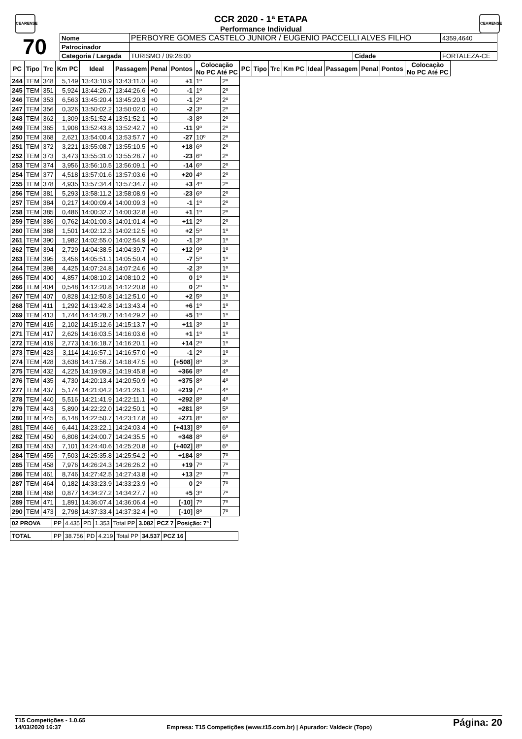CEARENSE
CEARENSE
CCR 2020 - 1ª ETAPA
Performance Individual
| 70 | Nome | PERBOYRE GOMES CASTELO JUNIOR / EUGENIO PACCELLI ALVES FILHO | | | | 4359,4640 |
| | Patrocinador | | | | | |
| | Categoria / Largada | | TURISMO / 09:28:00 | Cidade | FORTALEZA-CE | |
| PC | Tipo | Trc | Km PC | Ideal | Passagem | Penal | Pontos | Colocação No PC Até PC | | PC | Tipo | Trc | Km PC | Ideal | Passagem | Penal | Pontos | Colocação No PC Até PC |
| --- | --- | --- | --- | --- | --- | --- | --- | --- | --- | --- | --- | --- | --- | --- | --- | --- | --- | --- |
| 244 | TEM | 348 | 5,149 | 13:43:10.9 | 13:43:11.0 | +0 | +1 | 1º | 2º | | | | | | | | | |
| 245 | TEM | 351 | 5,924 | 13:44:26.7 | 13:44:26.6 | +0 | -1 | 1º | 2º | | | | | | | | | |
| 246 | TEM | 353 | 6,563 | 13:45:20.4 | 13:45:20.3 | +0 | -1 | 2º | 2º | | | | | | | | | |
| 247 | TEM | 356 | 0,326 | 13:50:02.2 | 13:50:02.0 | +0 | -2 | 3º | 2º | | | | | | | | | |
| 248 | TEM | 362 | 1,309 | 13:51:52.4 | 13:51:52.1 | +0 | -3 | 8º | 2º | | | | | | | | | |
| 249 | TEM | 365 | 1,908 | 13:52:43.8 | 13:52:42.7 | +0 | -11 | 9º | 2º | | | | | | | | | |
| 250 | TEM | 368 | 2,621 | 13:54:00.4 | 13:53:57.7 | +0 | -27 | 10º | 2º | | | | | | | | | |
| 251 | TEM | 372 | 3,221 | 13:55:08.7 | 13:55:10.5 | +0 | +18 | 6º | 2º | | | | | | | | | |
| 252 | TEM | 373 | 3,473 | 13:55:31.0 | 13:55:28.7 | +0 | -23 | 6º | 2º | | | | | | | | | |
| 253 | TEM | 374 | 3,956 | 13:56:10.5 | 13:56:09.1 | +0 | -14 | 6º | 2º | | | | | | | | | |
| 254 | TEM | 377 | 4,518 | 13:57:01.6 | 13:57:03.6 | +0 | +20 | 4º | 2º | | | | | | | | | |
| 255 | TEM | 378 | 4,935 | 13:57:34.4 | 13:57:34.7 | +0 | +3 | 4º | 2º | | | | | | | | | |
| 256 | TEM | 381 | 5,293 | 13:58:11.2 | 13:58:08.9 | +0 | -23 | 6º | 2º | | | | | | | | | |
| 257 | TEM | 384 | 0,217 | 14:00:09.4 | 14:00:09.3 | +0 | -1 | 1º | 2º | | | | | | | | | |
| 258 | TEM | 385 | 0,486 | 14:00:32.7 | 14:00:32.8 | +0 | +1 | 1º | 2º | | | | | | | | | |
| 259 | TEM | 386 | 0,762 | 14:01:00.3 | 14:01:01.4 | +0 | +11 | 2º | 2º | | | | | | | | | |
| 260 | TEM | 388 | 1,501 | 14:02:12.3 | 14:02:12.5 | +0 | +2 | 5º | 1º | | | | | | | | | |
| 261 | TEM | 390 | 1,982 | 14:02:55.0 | 14:02:54.9 | +0 | -1 | 3º | 1º | | | | | | | | | |
| 262 | TEM | 394 | 2,729 | 14:04:38.5 | 14:04:39.7 | +0 | +12 | 9º | 1º | | | | | | | | | |
| 263 | TEM | 395 | 3,456 | 14:05:51.1 | 14:05:50.4 | +0 | -7 | 5º | 1º | | | | | | | | | |
| 264 | TEM | 398 | 4,425 | 14:07:24.8 | 14:07:24.6 | +0 | -2 | 3º | 1º | | | | | | | | | |
| 265 | TEM | 400 | 4,857 | 14:08:10.2 | 14:08:10.2 | +0 | 0 | 1º | 1º | | | | | | | | | |
| 266 | TEM | 404 | 0,548 | 14:12:20.8 | 14:12:20.8 | +0 | 0 | 2º | 1º | | | | | | | | | |
| 267 | TEM | 407 | 0,828 | 14:12:50.8 | 14:12:51.0 | +0 | +2 | 5º | 1º | | | | | | | | | |
| 268 | TEM | 411 | 1,292 | 14:13:42.8 | 14:13:43.4 | +0 | +6 | 1º | 1º | | | | | | | | | |
| 269 | TEM | 413 | 1,744 | 14:14:28.7 | 14:14:29.2 | +0 | +5 | 1º | 1º | | | | | | | | | |
| 270 | TEM | 415 | 2,102 | 14:15:12.6 | 14:15:13.7 | +0 | +11 | 3º | 1º | | | | | | | | | |
| 271 | TEM | 417 | 2,626 | 14:16:03.5 | 14:16:03.6 | +0 | +1 | 1º | 1º | | | | | | | | | |
| 272 | TEM | 419 | 2,773 | 14:16:18.7 | 14:16:20.1 | +0 | +14 | 2º | 1º | | | | | | | | | |
| 273 | TEM | 423 | 3,114 | 14:16:57.1 | 14:16:57.0 | +0 | -1 | 2º | 1º | | | | | | | | | |
| 274 | TEM | 428 | 3,638 | 14:17:56.7 | 14:18:47.5 | +0 | [+508] | 8º | 3º | | | | | | | | | |
| 275 | TEM | 432 | 4,225 | 14:19:09.2 | 14:19:45.8 | +0 | +366 | 8º | 4º | | | | | | | | | |
| 276 | TEM | 435 | 4,730 | 14:20:13.4 | 14:20:50.9 | +0 | +375 | 8º | 4º | | | | | | | | | |
| 277 | TEM | 437 | 5,174 | 14:21:04.2 | 14:21:26.1 | +0 | +219 | 7º | 4º | | | | | | | | | |
| 278 | TEM | 440 | 5,516 | 14:21:41.9 | 14:22:11.1 | +0 | +292 | 8º | 4º | | | | | | | | | |
| 279 | TEM | 443 | 5,890 | 14:22:22.0 | 14:22:50.1 | +0 | +281 | 8º | 5º | | | | | | | | | |
| 280 | TEM | 445 | 6,148 | 14:22:50.7 | 14:23:17.8 | +0 | +271 | 8º | 6º | | | | | | | | | |
| 281 | TEM | 446 | 6,441 | 14:23:22.1 | 14:24:03.4 | +0 | [+413] | 8º | 6º | | | | | | | | | |
| 282 | TEM | 450 | 6,808 | 14:24:00.7 | 14:24:35.5 | +0 | +348 | 8º | 6º | | | | | | | | | |
| 283 | TEM | 453 | 7,101 | 14:24:40.6 | 14:25:20.8 | +0 | [+402] | 8º | 6º | | | | | | | | | |
| 284 | TEM | 455 | 7,503 | 14:25:35.8 | 14:25:54.2 | +0 | +184 | 8º | 7º | | | | | | | | | |
| 285 | TEM | 458 | 7,976 | 14:26:24.3 | 14:26:26.2 | +0 | +19 | 7º | 7º | | | | | | | | | |
| 286 | TEM | 461 | 8,746 | 14:27:42.5 | 14:27:43.8 | +0 | +13 | 2º | 7º | | | | | | | | | |
| 287 | TEM | 464 | 0,182 | 14:33:23.9 | 14:33:23.9 | +0 | 0 | 2º | 7º | | | | | | | | | |
| 288 | TEM | 468 | 0,877 | 14:34:27.2 | 14:34:27.7 | +0 | +5 | 3º | 7º | | | | | | | | | |
| 289 | TEM | 471 | 1,891 | 14:36:07.4 | 14:36:06.4 | +0 | [-10] | 7º | 7º | | | | | | | | | |
| 290 | TEM | 473 | 2,798 | 14:37:33.4 | 14:37:32.4 | +0 | [-10] | 8º | 7º | | | | | | | | | |
| 02 PROVA | PP | 4.435 | PD | 1.353 | Total PP | 3.082 | PCZ 7 | Posição: 7º |
| TOTAL | PP | 38.756 | PD | 4.219 | Total PP | 34.537 | PCZ 16 | |
T15 Competições - 1.0.65
14/03/2020 16:37
Empresa: T15 Competições (www.t15.com.br) | Apurador: Valdecir (Topo)
Página: 20